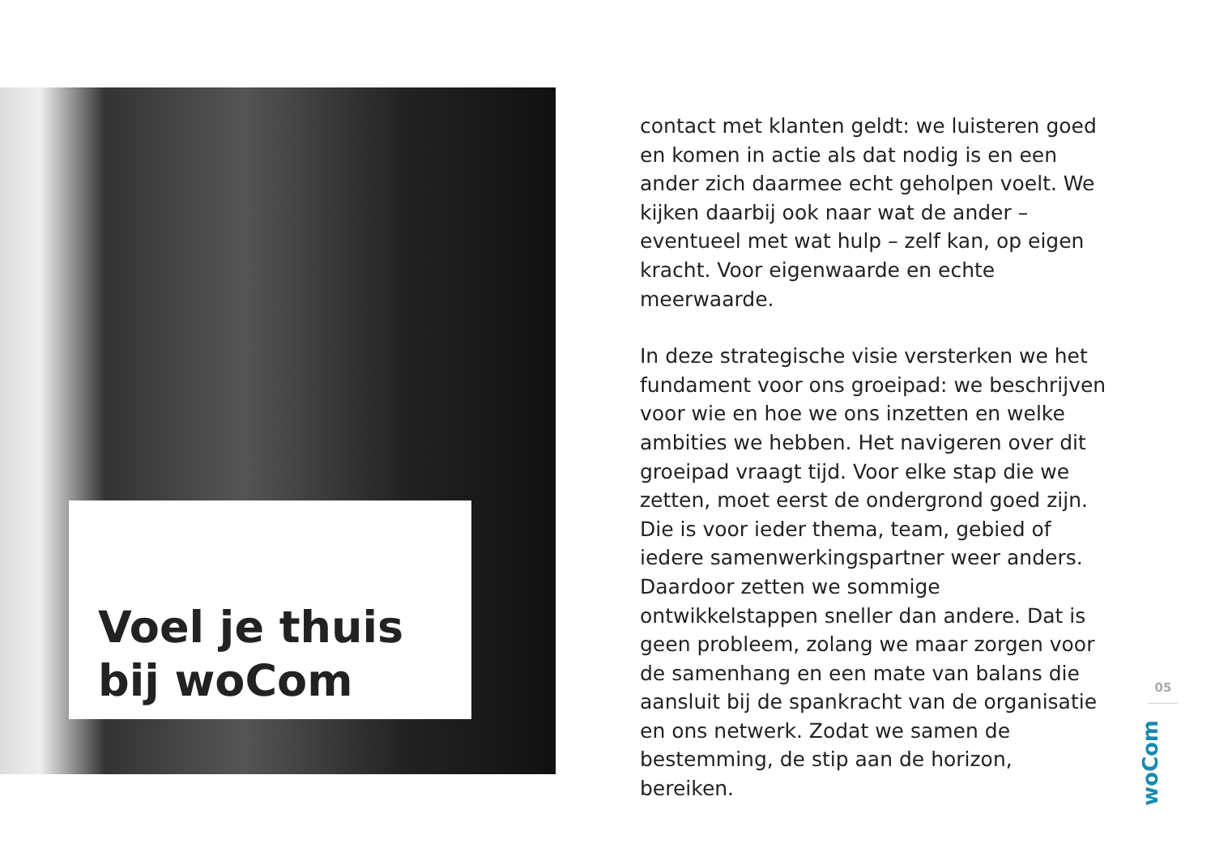Voel je thuis
bij woCom
contact met klanten geldt: we luisteren goed en komen in actie als dat nodig is en een ander zich daarmee echt geholpen voelt. We kijken daarbij ook naar wat de ander – eventueel met wat hulp – zelf kan, op eigen kracht. Voor eigenwaarde en echte meerwaarde.
In deze strategische visie versterken we het fundament voor ons groeipad: we beschrijven voor wie en hoe we ons inzetten en welke ambities we hebben. Het navigeren over dit groeipad vraagt tijd. Voor elke stap die we zetten, moet eerst de ondergrond goed zijn. Die is voor ieder thema, team, gebied of iedere samenwerkingspartner weer anders. Daardoor zetten we sommige ontwikkelstappen sneller dan andere. Dat is geen probleem, zolang we maar zorgen voor de samenhang en een mate van balans die aansluit bij de spankracht van de organisatie en ons netwerk. Zodat we samen de bestemming, de stip aan de horizon, bereiken.
05
woCom